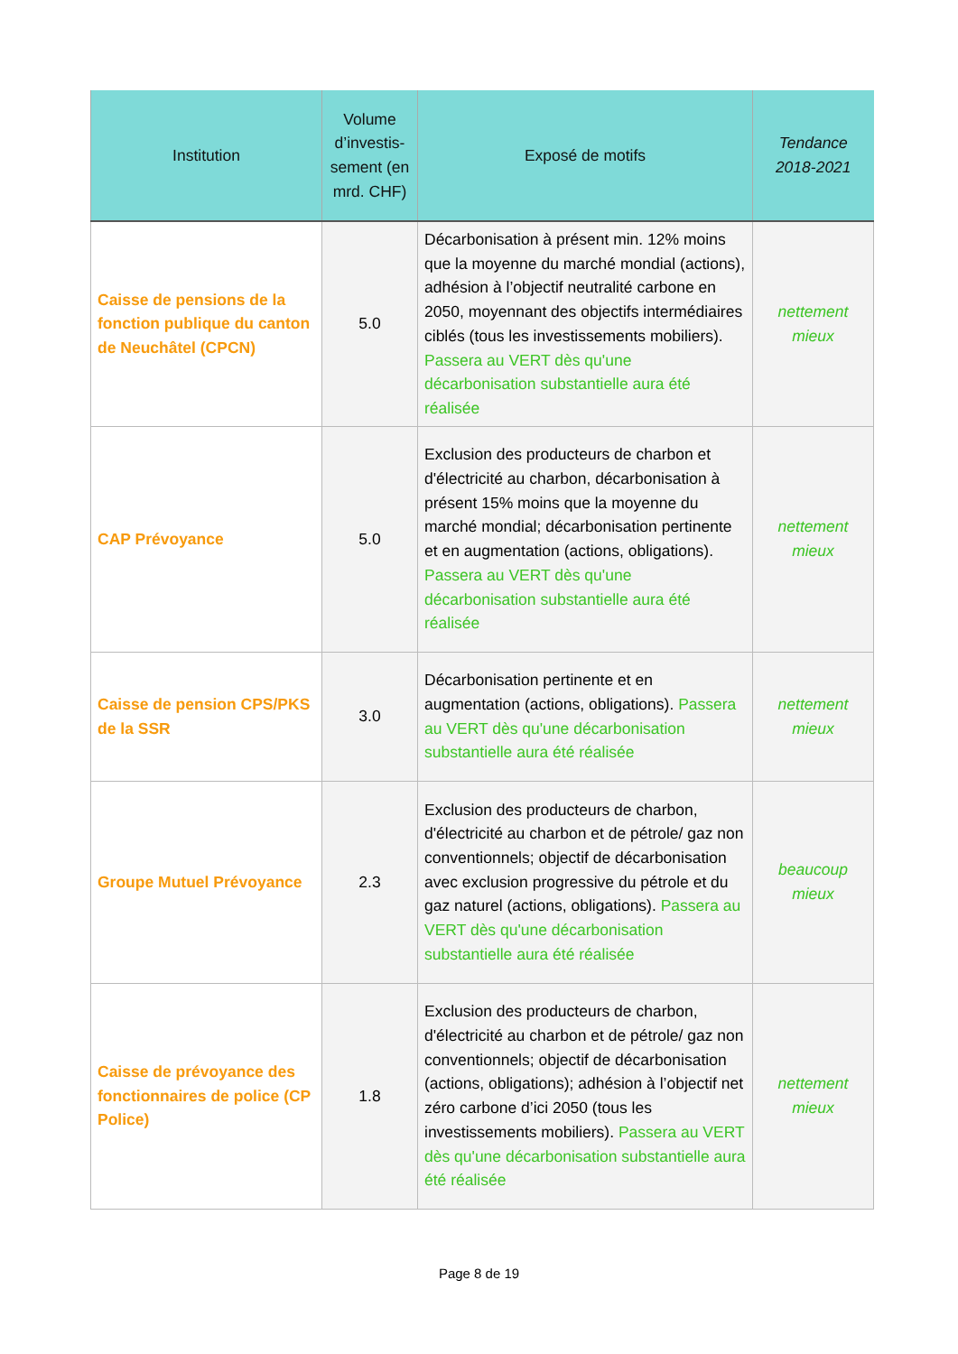| Institution | Volume d’investis-sement (en mrd. CHF) | Exposé de motifs | Tendance 2018-2021 |
| --- | --- | --- | --- |
| Caisse de pensions de la fonction publique du canton de Neuchâtel (CPCN) | 5.0 | Décarbonisation à présent min. 12% moins que la moyenne du marché mondial (actions), adhésion à l’objectif neutralité carbone en 2050, moyennant des objectifs intermédiaires ciblés (tous les investissements mobiliers). Passera au VERT dès qu'une décarbonisation substantielle aura été réalisée | nettement mieux |
| CAP Prévoyance | 5.0 | Exclusion des producteurs de charbon et d'électricité au charbon, décarbonisation à présent 15% moins que la moyenne du marché mondial; décarbonisation pertinente et en augmentation (actions, obligations). Passera au VERT dès qu'une décarbonisation substantielle aura été réalisée | nettement mieux |
| Caisse de pension CPS/PKS de la SSR | 3.0 | Décarbonisation pertinente et en augmentation (actions, obligations). Passera au VERT dès qu'une décarbonisation substantielle aura été réalisée | nettement mieux |
| Groupe Mutuel Prévoyance | 2.3 | Exclusion des producteurs de charbon, d'électricité au charbon et de pétrole/ gaz non conventionnels; objectif de décarbonisation avec exclusion progressive du pétrole et du gaz naturel (actions, obligations). Passera au VERT dès qu'une décarbonisation substantielle aura été réalisée | beaucoup mieux |
| Caisse de prévoyance des fonctionnaires de police (CP Police) | 1.8 | Exclusion des producteurs de charbon, d'électricité au charbon et de pétrole/ gaz non conventionnels; objectif de décarbonisation (actions, obligations); adhésion à l’objectif net zéro carbone d’ici 2050 (tous les investissements mobiliers). Passera au VERT dès qu'une décarbonisation substantielle aura été réalisée | nettement mieux |
Page 8 de 19